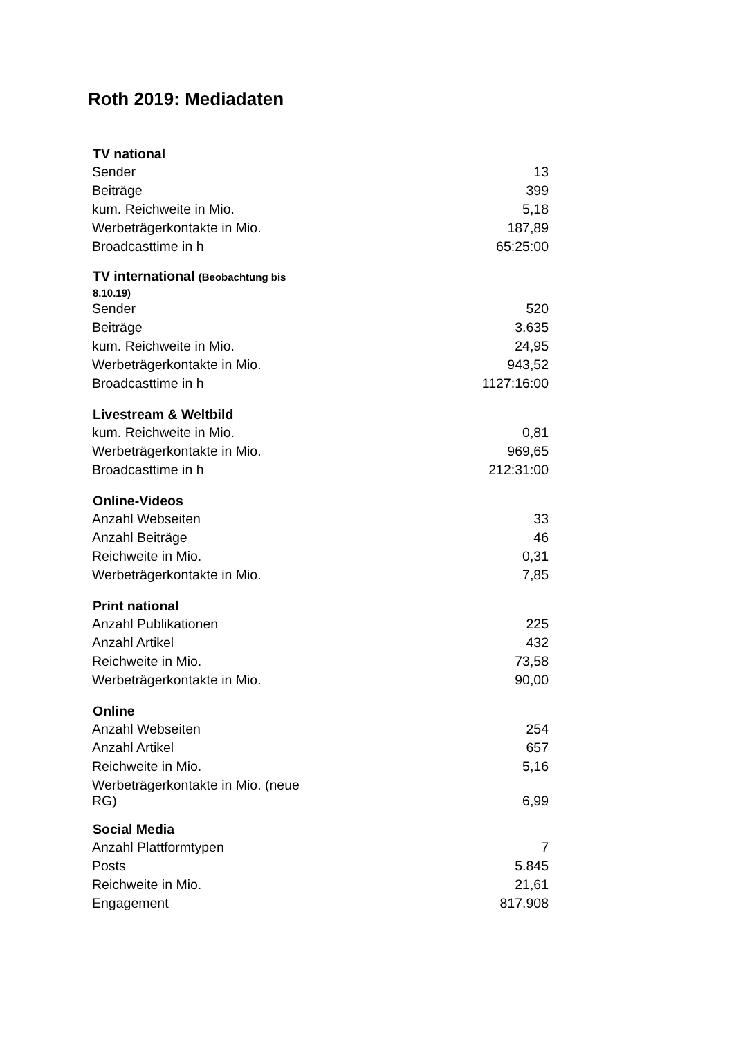Roth 2019: Mediadaten
| TV national | |
| --- | --- |
| Sender | 13 |
| Beiträge | 399 |
| kum. Reichweite in Mio. | 5,18 |
| Werbeträgerkontakte in Mio. | 187,89 |
| Broadcasttime in h | 65:25:00 |
| TV international (Beobachtung bis 8.10.19) | |
| Sender | 520 |
| Beiträge | 3.635 |
| kum. Reichweite in Mio. | 24,95 |
| Werbeträgerkontakte in Mio. | 943,52 |
| Broadcasttime in h | 1127:16:00 |
| Livestream & Weltbild | |
| kum. Reichweite in Mio. | 0,81 |
| Werbeträgerkontakte in Mio. | 969,65 |
| Broadcasttime in h | 212:31:00 |
| Online-Videos | |
| Anzahl Webseiten | 33 |
| Anzahl Beiträge | 46 |
| Reichweite in Mio. | 0,31 |
| Werbeträgerkontakte in Mio. | 7,85 |
| Print national | |
| Anzahl Publikationen | 225 |
| Anzahl Artikel | 432 |
| Reichweite in Mio. | 73,58 |
| Werbeträgerkontakte in Mio. | 90,00 |
| Online | |
| Anzahl Webseiten | 254 |
| Anzahl Artikel | 657 |
| Reichweite in Mio. | 5,16 |
| Werbeträgerkontakte in Mio. (neue RG) | 6,99 |
| Social Media | |
| Anzahl Plattformtypen | 7 |
| Posts | 5.845 |
| Reichweite in Mio. | 21,61 |
| Engagement | 817.908 |